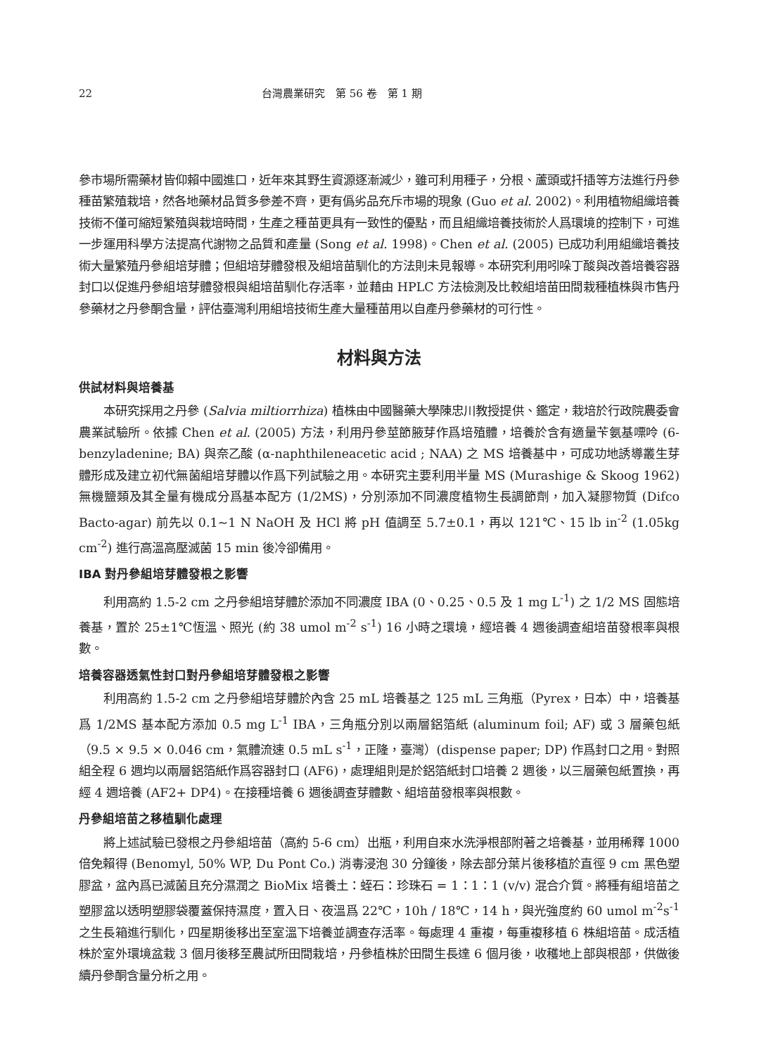22 台灣農業研究　第 56 卷　第 1 期
參市場所需藥材皆仰賴中國進口，近年來其野生資源逐漸減少，雖可利用種子，分根、蘆頭或扦插等方法進行丹參種苗繁殖栽培，然各地藥材品質多參差不齊，更有僞劣品充斥市場的現象 (Guo et al. 2002)。利用植物組織培養技術不僅可縮短繁殖與栽培時間，生產之種苗更具有一致性的優點，而且組織培養技術於人爲環境的控制下，可進一步運用科學方法提高代謝物之品質和產量 (Song et al. 1998)。Chen et al. (2005) 已成功利用組織培養技術大量繁殖丹參組培芽體；但組培芽體發根及組培苗馴化的方法則未見報導。本研究利用吲哚丁酸與改善培養容器封口以促進丹參組培芽體發根與組培苗馴化存活率，並藉由 HPLC 方法檢測及比較組培苗田間栽種植株與市售丹參藥材之丹參酮含量，評估臺灣利用組培技術生產大量種苗用以自產丹參藥材的可行性。
材料與方法
供試材料與培養基
本研究採用之丹參 (Salvia miltiorrhiza) 植株由中國醫藥大學陳忠川教授提供、鑑定，栽培於行政院農委會農業試驗所。依據 Chen et al. (2005) 方法，利用丹參莖節腋芽作爲培殖體，培養於含有適量苄氨基嘌呤 (6-benzyladenine; BA) 與奈乙酸 (α-naphthileneacetic acid ; NAA) 之 MS 培養基中，可成功地誘導叢生芽體形成及建立初代無菌組培芽體以作爲下列試驗之用。本研究主要利用半量 MS (Murashige & Skoog 1962) 無機鹽類及其全量有機成分爲基本配方 (1/2MS)，分別添加不同濃度植物生長調節劑，加入凝膠物質 (Difco Bacto-agar) 前先以 0.1~1 N NaOH 及 HCl 將 pH 值調至 5.7±0.1，再以 121℃、15 lb in<sup>-2</sup> (1.05kg cm<sup>-2</sup>) 進行高溫高壓滅菌 15 min 後冷卻備用。
IBA 對丹參組培芽體發根之影響
利用高約 1.5-2 cm 之丹參組培芽體於添加不同濃度 IBA (0、0.25、0.5 及 1 mg L<sup>-1</sup>) 之 1/2 MS 固態培養基，置於 25±1℃恆溫、照光 (約 38 umol m<sup>-2</sup> s<sup>-1</sup>) 16 小時之環境，經培養 4 週後調查組培苗發根率與根數。
培養容器透氣性封口對丹參組培芽體發根之影響
利用高約 1.5-2 cm 之丹參組培芽體於內含 25 mL 培養基之 125 mL 三角瓶（Pyrex，日本）中，培養基爲 1/2MS 基本配方添加 0.5 mg L<sup>-1</sup> IBA，三角瓶分別以兩層鋁箔紙 (aluminum foil; AF) 或 3 層藥包紙（9.5 × 9.5 × 0.046 cm，氣體流速 0.5 mL s<sup>-1</sup>，正隆，臺灣）(dispense paper; DP) 作爲封口之用。對照組全程 6 週均以兩層鋁箔紙作爲容器封口 (AF6)，處理組則是於鋁箔紙封口培養 2 週後，以三層藥包紙置換，再經 4 週培養 (AF2+ DP4)。在接種培養 6 週後調查芽體數、組培苗發根率與根數。
丹參組培苗之移植馴化處理
將上述試驗已發根之丹參組培苗（高約 5-6 cm）出瓶，利用自來水洗淨根部附著之培養基，並用稀釋 1000 倍免賴得 (Benomyl, 50% WP, Du Pont Co.) 消毒浸泡 30 分鐘後，除去部分葉片後移植於直徑 9 cm 黑色塑膠盆，盆內爲已滅菌且充分濕潤之 BioMix 培養土：蛭石：珍珠石 = 1：1：1 (v/v) 混合介質。將種有組培苗之塑膠盆以透明塑膠袋覆蓋保持濕度，置入日、夜溫爲 22℃，10h / 18℃，14 h，與光強度約 60 umol m<sup>-2</sup>s<sup>-1</sup> 之生長箱進行馴化，四星期後移出至室溫下培養並調查存活率。每處理 4 重複，每重複移植 6 株組培苗。成活植株於室外環境盆栽 3 個月後移至農試所田間栽培，丹參植株於田間生長達 6 個月後，收穫地上部與根部，供做後續丹參酮含量分析之用。